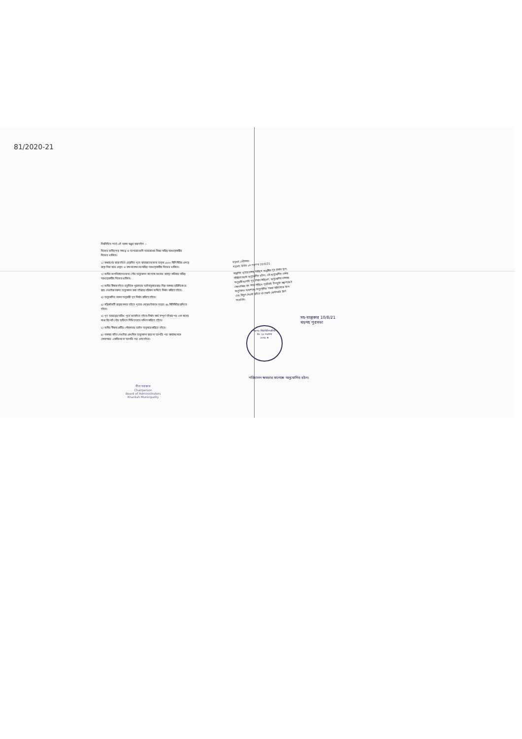81/2020-21
নিম্নলিখিত শর্তে এই নকসা মঞ্জুর করা হইল :-
নিজের জমির স্বত্ব সম্বন্ধে ও অপরের জমি অবরোধের বিষয় দায়িত্ব বরখাস্তকারীর নিজের থাকিবে।
১) সাধারণের রাস্তা হইতে প্রস্তাবিত গৃহে যাতায়াতের জন্য অনূন্য ১৮০০ মিলি মিটার প্রশস্ত রাস্তা নিজ ব্যয়ে প্রস্তুত ও রক্ষণাবেক্ষণের দায়িত্ব দরখাস্তকারীর নিজের থাকিবে।
২) জমির জলনিকাশের জন্য পৌর অনুমোদন সাপেক্ষে যথাযথ ব্যবস্থা করিবার দায়িত্ব দরখাস্তকারীর নিজের থাকিবে।
৩) জমির সীমানা হইতে চতুর্দিকে পুরসভার আইনানুসারে ছাড় দিয়া নকসার চারিদিকে যে ছাড় দেখাইয়া নকশা অনুমোদন করা হইয়াছে পরিমান জমিতে নির্মান করিতে হইবে।
৪) অনুমোদিত নকশা অনুযায়ী গৃহ নির্মান করিতে হইবে।
৫) সন্নিকটবর্তী রাস্তার সমতা হইতে গৃহের মেঝের উচ্চতা অন্তত ৪৫ মিলিমিটার রাখিতে হইবে।
৬) গৃহ আরম্ভের তারিখ পূর্বে জানাইতে হইবে। নির্মান কার্য সম্পূর্ণ হইবার পর এক মাসের মধ্যে রিপোর্ট পৌর অফিসে লিখিতভাবে দাখিল করিতে হইবে।
৮) জমির সীমানা প্রাচীর পৌরসভার আইন অনুসারে করিতে হইবে।
৯) নকসার সহিত দেখাইয়া প্রাথমিক অনুমোদন ছাড়া না আপত্তি পত্র কার্যকর সঙ্গে কেবলমাত্র একবিনের না আপত্তি পত্র গ্রাহ্য হইবে।
খড়দহ পৌরসভা
খড়দহ, উত্তর ২৪-পরগণা 10/8/21
সম্মানিত গৃহের নকসা তারিখে অনুষ্ঠিত গৃহ নির্মান উপ-সমিতির সভায় অনুমোদিত হইল। এই অনুমোদিত নকসা অনুযায়ী আপনি গৃহ নির্মান করিবেন, অনুমোদিত নকসায় কোনপ্রকার রদ বদল করিলে পূর্বাহ্নেই উপযুক্ত কর্তৃপক্ষের অনুমোদন আবশ্যক। অনুমোদিত নকসা ব্যতিরেকে জল এবং বিদ্যুৎ দেওয়া যাইবে না। নকসা কেবলমাত্র তিন বৎসরের।
খড়দহ মিউনিসিপ্যালিটি
উঃ ২৪-পরগণা
১৮৬৯ ★
সহ-বাস্তুকার 10/8/21
খড়দহ পুরসভা
পরিচালন ক্ষমতার সাপেক্ষে অনুমোদিত হইল।
নীল সরকার
Chairperson
Board of Administrators
Khardah Municipality